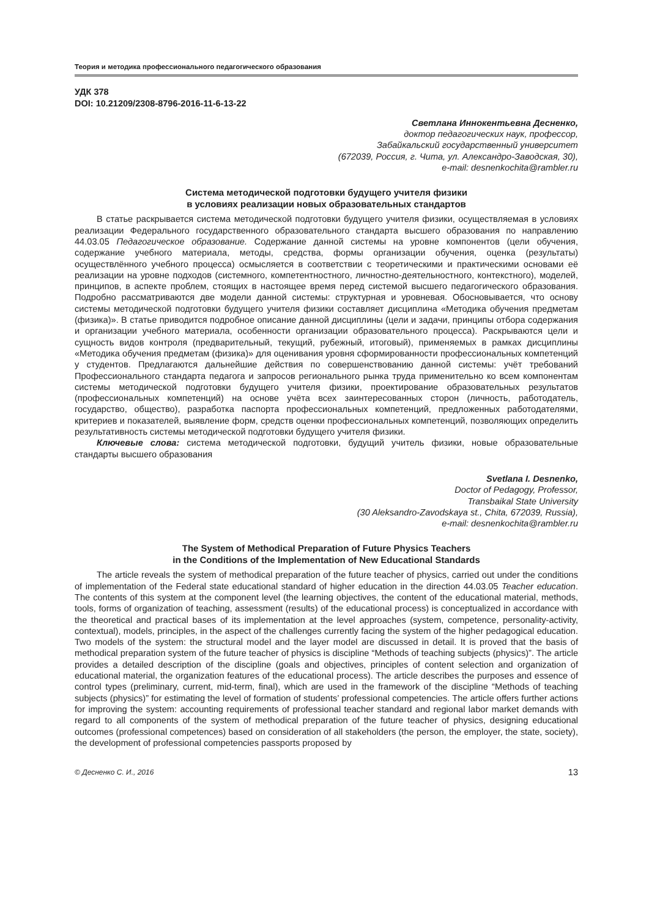Теория и методика профессионального педагогического образования
УДК 378
DOI: 10.21209/2308-8796-2016-11-6-13-22
Светлана Иннокентьевна Десненко,
доктор педагогических наук, профессор,
Забайкальский государственный университет
(672039, Россия, г. Чита, ул. Александро-Заводская, 30),
e-mail: desnenkochita@rambler.ru
Система методической подготовки будущего учителя физики
в условиях реализации новых образовательных стандартов
В статье раскрывается система методической подготовки будущего учителя физики, осуществляемая в условиях реализации Федерального государственного образовательного стандарта высшего образования по направлению 44.03.05 Педагогическое образование. Содержание данной системы на уровне компонентов (цели обучения, содержание учебного материала, методы, средства, формы организации обучения, оценка (результаты) осуществлённого учебного процесса) осмысляется в соответствии с теоретическими и практическими основами её реализации на уровне подходов (системного, компетентностного, личностно-деятельностного, контекстного), моделей, принципов, в аспекте проблем, стоящих в настоящее время перед системой высшего педагогического образования. Подробно рассматриваются две модели данной системы: структурная и уровневая. Обосновывается, что основу системы методической подготовки будущего учителя физики составляет дисциплина «Методика обучения предметам (физика)». В статье приводится подробное описание данной дисциплины (цели и задачи, принципы отбора содержания и организации учебного материала, особенности организации образовательного процесса). Раскрываются цели и сущность видов контроля (предварительный, текущий, рубежный, итоговый), применяемых в рамках дисциплины «Методика обучения предметам (физика)» для оценивания уровня сформированности профессиональных компетенций у студентов. Предлагаются дальнейшие действия по совершенствованию данной системы: учёт требований Профессионального стандарта педагога и запросов регионального рынка труда применительно ко всем компонентам системы методической подготовки будущего учителя физики, проектирование образовательных результатов (профессиональных компетенций) на основе учёта всех заинтересованных сторон (личность, работодатель, государство, общество), разработка паспорта профессиональных компетенций, предложенных работодателями, критериев и показателей, выявление форм, средств оценки профессиональных компетенций, позволяющих определить результативность системы методической подготовки будущего учителя физики.
Ключевые слова: система методической подготовки, будущий учитель физики, новые образовательные стандарты высшего образования
Svetlana I. Desnenko,
Doctor of Pedagogy, Professor,
Transbaikal State University
(30 Aleksandro-Zavodskaya st., Chita, 672039, Russia),
e-mail: desnenkochita@rambler.ru
The System of Methodical Preparation of Future Physics Teachers
in the Conditions of the Implementation of New Educational Standards
The article reveals the system of methodical preparation of the future teacher of physics, carried out under the conditions of implementation of the Federal state educational standard of higher education in the direction 44.03.05 Teacher education. The contents of this system at the component level (the learning objectives, the content of the educational material, methods, tools, forms of organization of teaching, assessment (results) of the educational process) is conceptualized in accordance with the theoretical and practical bases of its implementation at the level approaches (system, competence, personality-activity, contextual), models, principles, in the aspect of the challenges currently facing the system of the higher pedagogical education. Two models of the system: the structural model and the layer model are discussed in detail. It is proved that the basis of methodical preparation system of the future teacher of physics is discipline “Methods of teaching subjects (physics)”. The article provides a detailed description of the discipline (goals and objectives, principles of content selection and organization of educational material, the organization features of the educational process). The article describes the purposes and essence of control types (preliminary, current, mid-term, final), which are used in the framework of the discipline “Methods of teaching subjects (physics)” for estimating the level of formation of students’ professional competencies. The article offers further actions for improving the system: accounting requirements of professional teacher standard and regional labor market demands with regard to all components of the system of methodical preparation of the future teacher of physics, designing educational outcomes (professional competences) based on consideration of all stakeholders (the person, the employer, the state, society), the development of professional competencies passports proposed by
© Десненко С. И., 2016 13